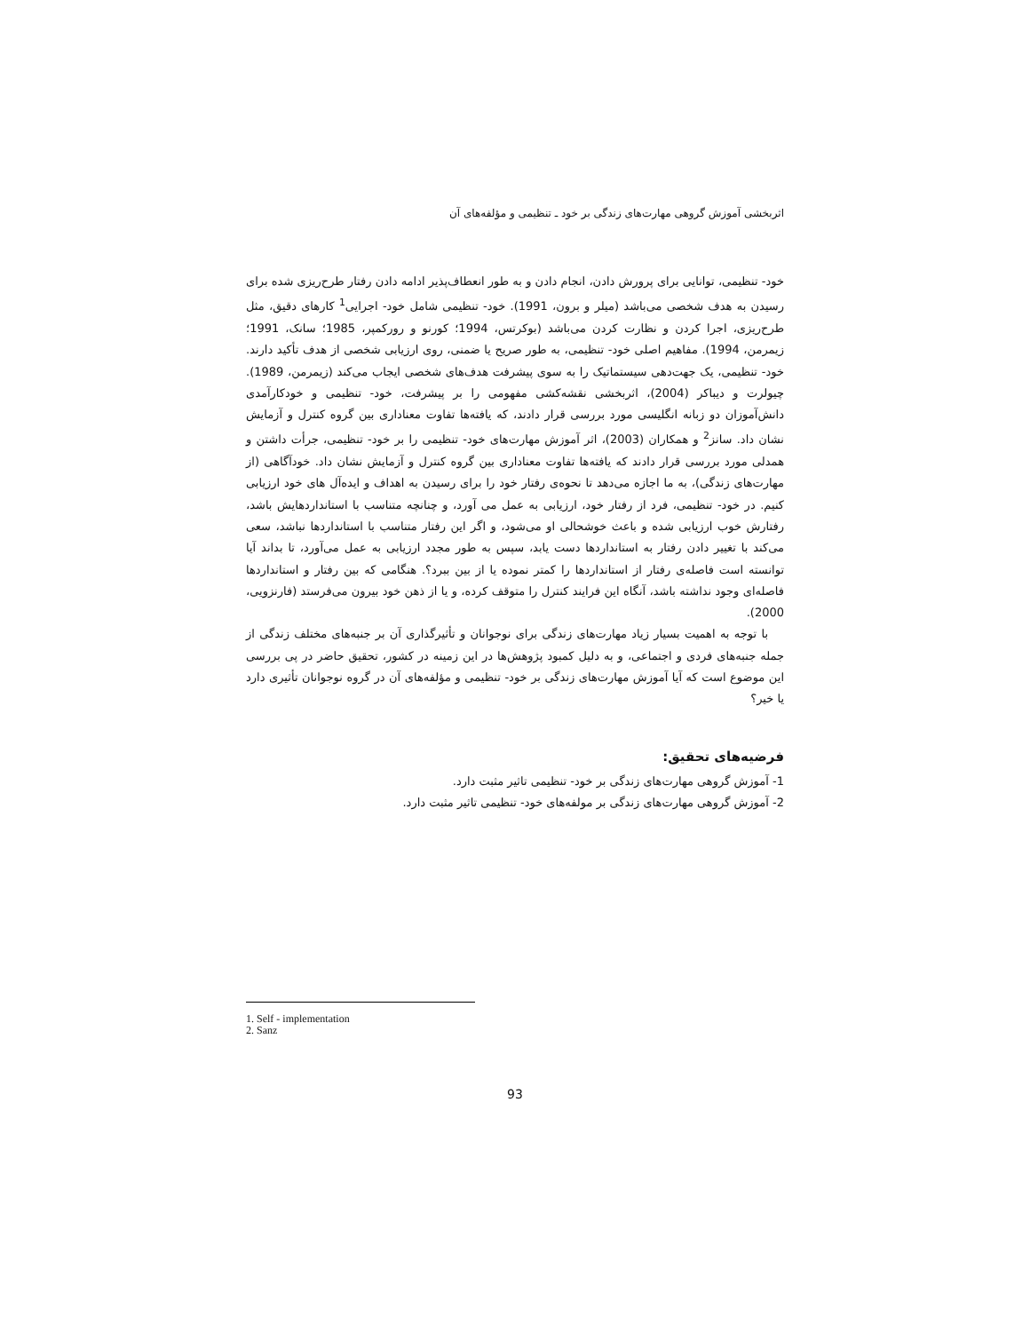اثربخشی آموزش گروهی مهارت‌های زندگی بر خود ـ تنظیمی و مؤلفه‌های آن
خود- تنظیمی، توانایی برای پرورش دادن، انجام دادن و به طور انعطاف‌پذیر ادامه دادن رفتار طرح‌ریزی شده برای رسیدن به هدف شخصی می‌باشد (میلر و برون، 1991). خود- تنظیمی شامل خود- اجرایی<sup>1</sup> کارهای دقیق، مثل طرح‌ریزی، اجرا کردن و نظارت کردن می‌باشد (بوکرتس، 1994؛ کورنو و رورکمپر، 1985؛ سانک، 1991؛ زیمرمن، 1994). مفاهیم اصلی خود- تنظیمی، به طور صریح یا ضمنی، روی ارزیابی شخصی از هدف تأکید دارند. خود- تنظیمی، یک جهت‌دهی سیستماتیک را به سوی پیشرفت هدف‌های شخصی ایجاب می‌کند (زیمرمن، 1989). چیولرت و دیباکر (2004)، اثربخشی نقشه‌کشی مفهومی را بر پیشرفت، خود- تنظیمی و خودکارآمدی دانش‌آموزان دو زبانه انگلیسی مورد بررسی قرار دادند، که یافته‌ها تفاوت معناداری بین گروه کنترل و آزمایش نشان داد. سانز<sup>2</sup> و همکاران (2003)، اثر آموزش مهارت‌های خود- تنظیمی را بر خود- تنظیمی، جرأت داشتن و همدلی مورد بررسی قرار دادند که یافته‌ها تفاوت معناداری بین گروه کنترل و آزمایش نشان داد. خودآگاهی (از مهارت‌های زندگی)، به ما اجازه می‌دهد تا نحوه‌ی رفتار خود را برای رسیدن به اهداف و ایده‌آل های خود ارزیابی کنیم. در خود- تنظیمی، فرد از رفتار خود، ارزیابی به عمل می آورد، و چنانچه متناسب با استانداردهایش باشد، رفتارش خوب ارزیابی شده و باعث خوشحالی او می‌شود، و اگر این رفتار متناسب با استانداردها نباشد، سعی می‌کند با تغییر دادن رفتار به استانداردها دست یابد، سپس به طور مجدد ارزیابی به عمل می‌آورد، تا بداند آیا توانسته است فاصله‌ی رفتار از استانداردها را کمتر نموده یا از بین ببرد؟. هنگامی که بین رفتار و استانداردها فاصله‌ای وجود نداشته باشد، آنگاه این فرایند کنترل را متوقف کرده، و یا از ذهن خود بیرون می‌فرستد (فارنزویی، 2000).
با توجه به اهمیت بسیار زیاد مهارت‌های زندگی برای نوجوانان و تأثیرگذاری آن بر جنبه‌های مختلف زندگی از جمله جنبه‌های فردی و اجتماعی، و به دلیل کمبود پژوهش‌ها در این زمینه در کشور، تحقیق حاضر در پی بررسی این موضوع است که آیا آموزش مهارت‌های زندگی بر خود- تنظیمی و مؤلفه‌های آن در گروه نوجوانان تأثیری دارد یا خیر؟
فرضیه‌های تحقیق:
1- آموزش گروهی مهارت‌های زندگی بر خود- تنظیمی تاثیر مثبت دارد.
2- آموزش گروهی مهارت‌های زندگی بر مولفه‌های خود- تنظیمی تاثیر مثبت دارد.
1. Self - implementation
2. Sanz
93